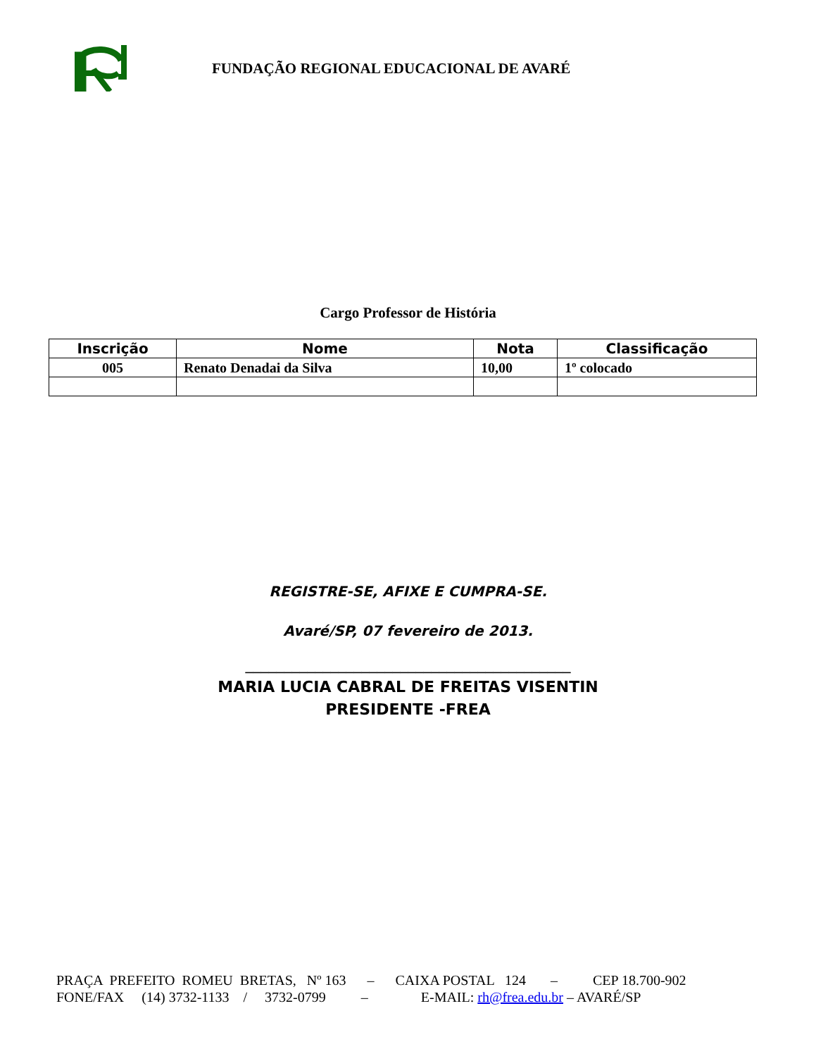FUNDAÇÃO REGIONAL EDUCACIONAL DE AVARÉ
Cargo Professor de História
| Inscrição | Nome | Nota | Classificação |
| --- | --- | --- | --- |
| 005 | Renato Denadai da Silva | 10,00 | 1º colocado |
REGISTRE-SE, AFIXE E CUMPRA-SE.
Avaré/SP, 07 fevereiro de 2013.
__________________________________________
MARIA LUCIA CABRAL DE FREITAS VISENTIN
PRESIDENTE -FREA
PRAÇA PREFEITO ROMEU BRETAS, Nº 163 – CAIXA POSTAL 124 – CEP 18.700-902 FONE/FAX (14) 3732-1133 / 3732-0799 – E-MAIL: rh@frea.edu.br – AVARÉ/SP